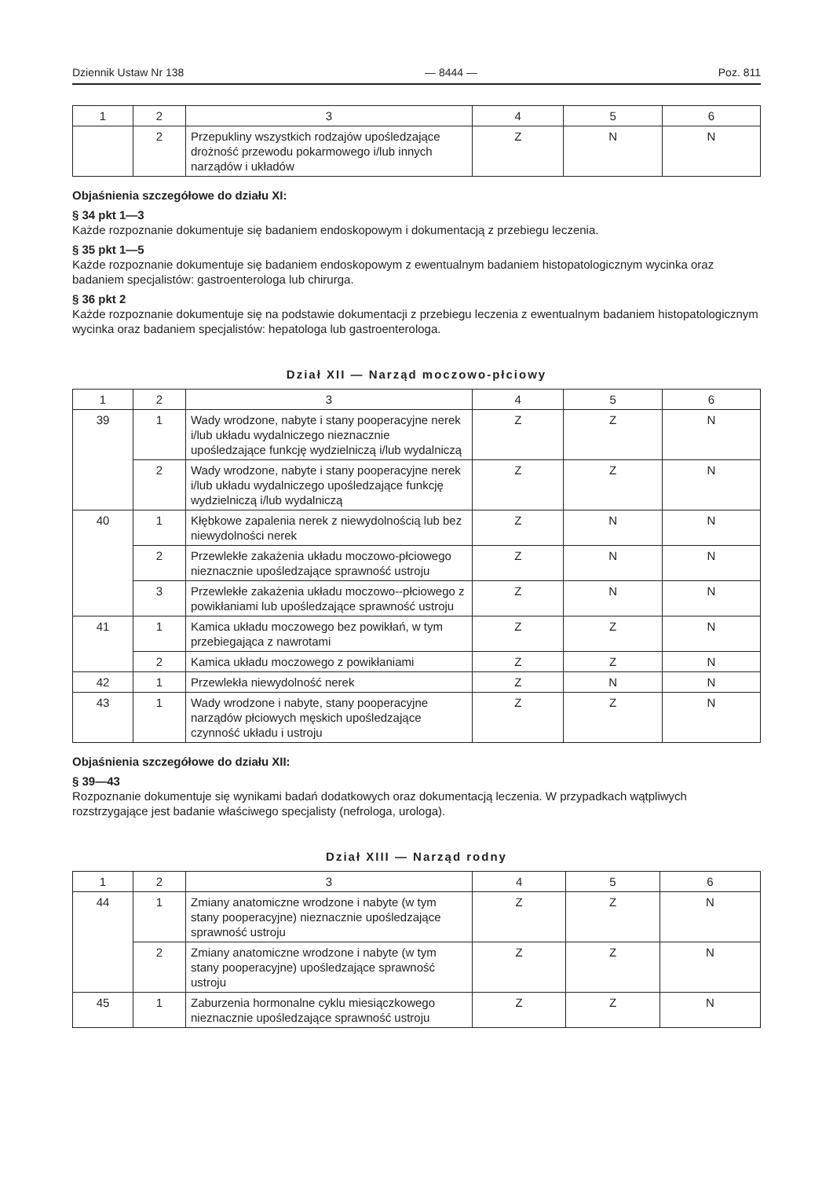Dziennik Ustaw Nr 138 — 8444 — Poz. 811
| 1 | 2 | 3 | 4 | 5 | 6 |
| --- | --- | --- | --- | --- | --- |
| | 2 | Przepukliny wszystkich rodzajów upośledzające drożność przewodu pokarmowego i/lub innych narządów i układów | Z | N | N |
Objaśnienia szczegółowe do działu XI:
§ 34 pkt 1—3
Każde rozpoznanie dokumentuje się badaniem endoskopowym i dokumentacją z przebiegu leczenia.
§ 35 pkt 1—5
Każde rozpoznanie dokumentuje się badaniem endoskopowym z ewentualnym badaniem histopatologicznym wycinka oraz badaniem specjalistów: gastroenterologa lub chirurga.
§ 36 pkt 2
Każde rozpoznanie dokumentuje się na podstawie dokumentacji z przebiegu leczenia z ewentualnym badaniem histopatologicznym wycinka oraz badaniem specjalistów: hepatologa lub gastroenterologa.
Dział XII — Narząd moczowo-płciowy
| 1 | 2 | 3 | 4 | 5 | 6 |
| --- | --- | --- | --- | --- | --- |
| 39 | 1 | Wady wrodzone, nabyte i stany pooperacyjne nerek i/lub układu wydalniczego nieznacznie upośledzające funkcję wydzielniczą i/lub wydalniczą | Z | Z | N |
| | 2 | Wady wrodzone, nabyte i stany pooperacyjne nerek i/lub układu wydalniczego upośledzające funkcję wydzielniczą i/lub wydalniczą | Z | Z | N |
| 40 | 1 | Kłębkowe zapalenia nerek z niewydolnością lub bez niewydolności nerek | Z | N | N |
| | 2 | Przewlekłe zakażenia układu moczowo-płciowego nieznacznie upośledzające sprawność ustroju | Z | N | N |
| | 3 | Przewlekłe zakażenia układu moczowo--płciowego z powikłaniami lub upośledzające sprawność ustroju | Z | N | N |
| 41 | 1 | Kamica układu moczowego bez powikłań, w tym przebiegająca z nawrotami | Z | Z | N |
| | 2 | Kamica układu moczowego z powikłaniami | Z | Z | N |
| 42 | 1 | Przewlekła niewydolność nerek | Z | N | N |
| 43 | 1 | Wady wrodzone i nabyte, stany pooperacyjne narządów płciowych męskich upośledzające czynność układu i ustroju | Z | Z | N |
Objaśnienia szczegółowe do działu XII:
§ 39—43
Rozpoznanie dokumentuje się wynikami badań dodatkowych oraz dokumentacją leczenia. W przypadkach wątpliwych rozstrzygające jest badanie właściwego specjalisty (nefrologa, urologa).
Dział XIII — Narząd rodny
| 1 | 2 | 3 | 4 | 5 | 6 |
| --- | --- | --- | --- | --- | --- |
| 44 | 1 | Zmiany anatomiczne wrodzone i nabyte (w tym stany pooperacyjne) nieznacznie upośledzające sprawność ustroju | Z | Z | N |
| | 2 | Zmiany anatomiczne wrodzone i nabyte (w tym stany pooperacyjne) upośledzające sprawność ustroju | Z | Z | N |
| 45 | 1 | Zaburzenia hormonalne cyklu miesiączkowego nieznacznie upośledzające sprawność ustroju | Z | Z | N |